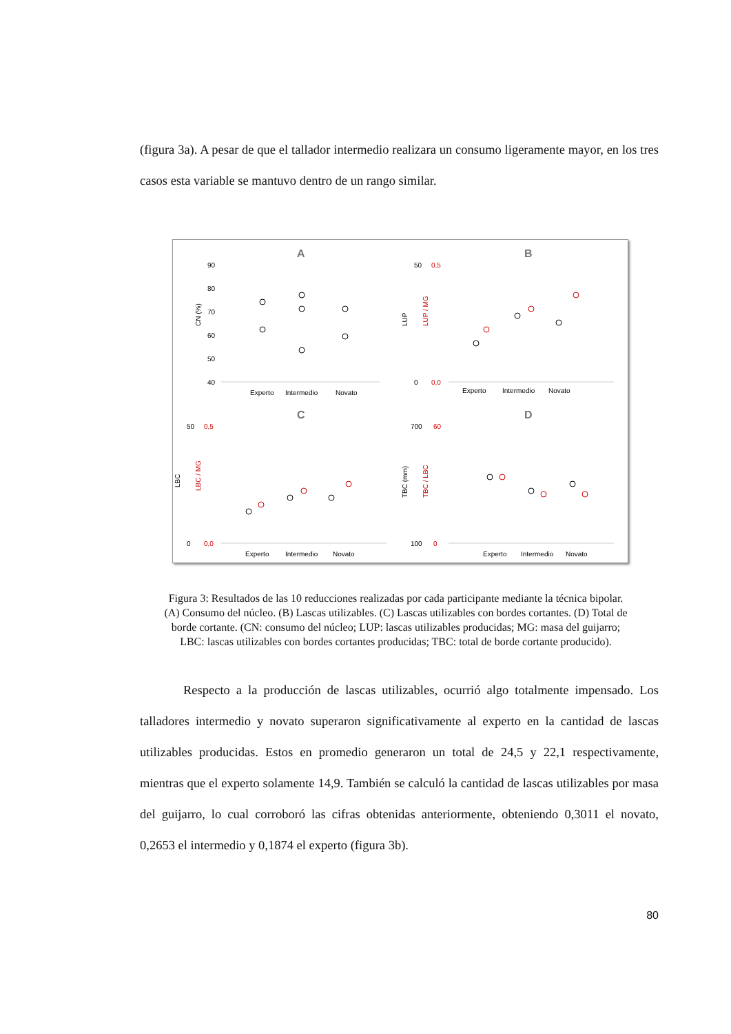(figura 3a). A pesar de que el tallador intermedio realizara un consumo ligeramente mayor, en los tres casos esta variable se mantuvo dentro de un rango similar.
A
90
80
70
60
50
40
CN (%)
Experto
Intermedio
Novato
B
50
0,5
0
0,0
LUP
LUP / MG
Experto
Intermedio
Novato
C
50
0,5
0
0,0
LBC
LBC / MG
Experto
Intermedio
Novato
D
700
60
100
0
TBC (mm)
TBC / LBC
Experto
Intermedio
Novato
Figura 3: Resultados de las 10 reducciones realizadas por cada participante mediante la técnica bipolar.
(A) Consumo del núcleo. (B) Lascas utilizables. (C) Lascas utilizables con bordes cortantes. (D) Total de
borde cortante. (CN: consumo del núcleo; LUP: lascas utilizables producidas; MG: masa del guijarro;
LBC: lascas utilizables con bordes cortantes producidas; TBC: total de borde cortante producido).
Respecto a la producción de lascas utilizables, ocurrió algo totalmente impensado. Los talladores intermedio y novato superaron significativamente al experto en la cantidad de lascas utilizables producidas. Estos en promedio generaron un total de 24,5 y 22,1 respectivamente, mientras que el experto solamente 14,9. También se calculó la cantidad de lascas utilizables por masa del guijarro, lo cual corroboró las cifras obtenidas anteriormente, obteniendo 0,3011 el novato, 0,2653 el intermedio y 0,1874 el experto (figura 3b).
80